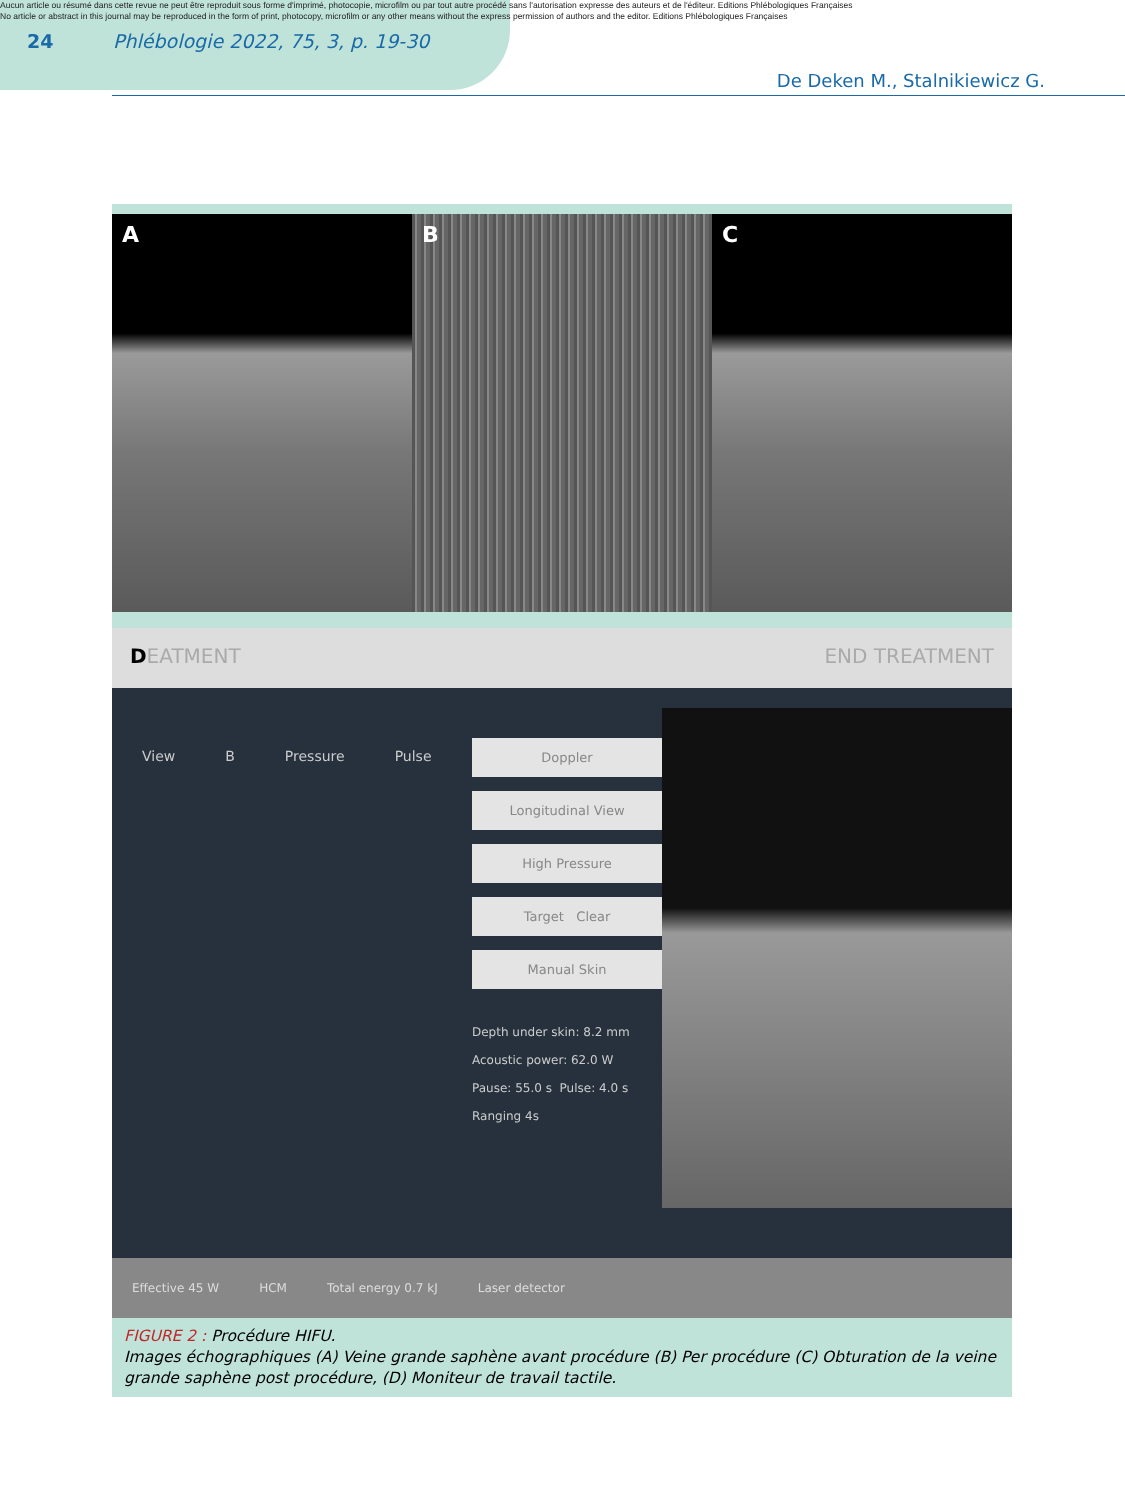Aucun article ou résumé dans cette revue ne peut être reproduit sous forme d'imprimé, photocopie, microfilm ou par tout autre procédé sans l'autorisation expresse des auteurs et de l'éditeur. Editions Phlébologiques Françaises
No article or abstract in this journal may be reproduced in the form of print, photocopy, microfilm or any other means without the express permission of authors and the editor. Editions Phlébologiques Françaises
24 Phlébologie 2022, 75, 3, p. 19-30
De Deken M., Stalnikiewicz G.
A B C
DEATMENT END TREATMENT
View B Pressure Pulse
Doppler
Longitudinal View
High Pressure
Target Clear
Manual Skin
Depth under skin: 8.2 mm
Acoustic power: 62.0 W
Pause: 55.0 s Pulse: 4.0 s
Ranging 4s
Effective 45 W HCM Total energy 0.7 kJ Laser detector
FIGURE 2 : Procédure HIFU.
Images échographiques (A) Veine grande saphène avant procédure (B) Per procédure (C) Obturation de la veine grande saphène post procédure, (D) Moniteur de travail tactile.